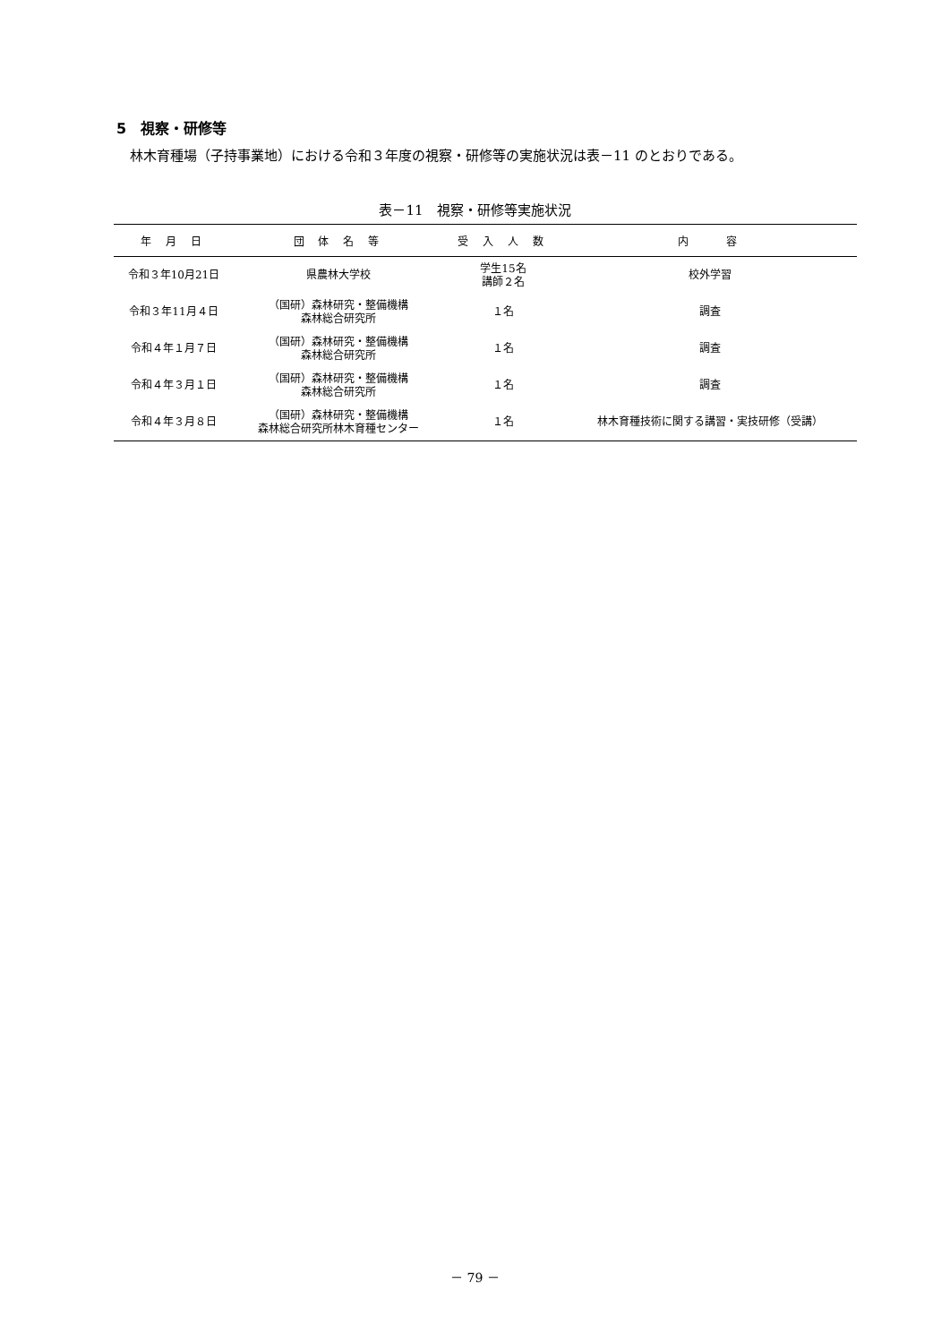5　視察・研修等
林木育種場（子持事業地）における令和３年度の視察・研修等の実施状況は表－11 のとおりである。
表－11　視察・研修等実施状況
| 年 月 日 | 団 体 名 等 | 受 入 人 数 | 内 容 |
| --- | --- | --- | --- |
| 令和３年10月21日 | 県農林大学校 | 学生15名 講師２名 | 校外学習 |
| 令和３年11月４日 | （国研）森林研究・整備機構 森林総合研究所 | １名 | 調査 |
| 令和４年１月７日 | （国研）森林研究・整備機構 森林総合研究所 | １名 | 調査 |
| 令和４年３月１日 | （国研）森林研究・整備機構 森林総合研究所 | １名 | 調査 |
| 令和４年３月８日 | （国研）森林研究・整備機構 森林総合研究所林木育種センター | １名 | 林木育種技術に関する講習・実技研修（受講） |
－ 79 －